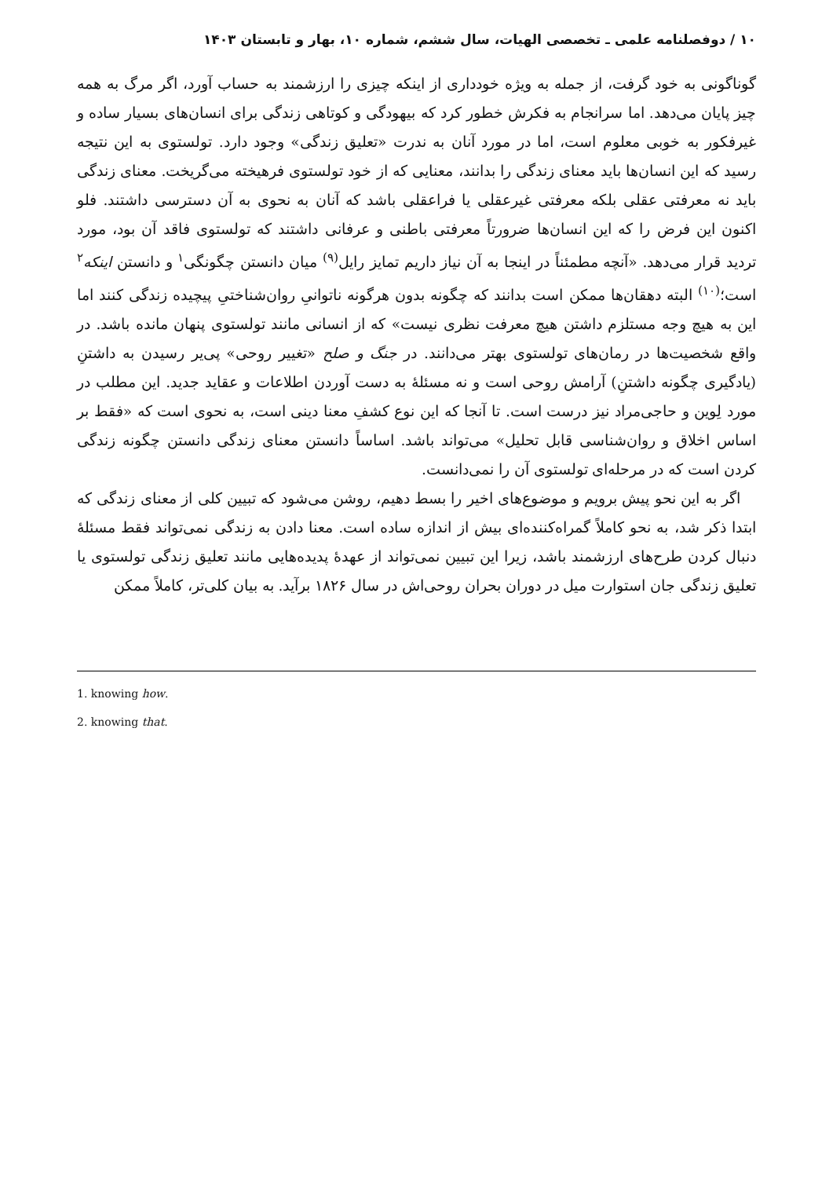۱۰ / دوفصلنامه علمی ـ تخصصی الهیات، سال ششم، شماره ۱۰، بهار و تابستان ۱۴۰۳
گوناگونی به خود گرفت، از جمله به ویژه خودداری از اینکه چیزی را ارزشمند به حساب آورد، اگر مرگ به همه چیز پایان می‌دهد. اما سرانجام به فکرش خطور کرد که بیهودگی و کوتاهی زندگی برای انسان‌های بسیار ساده و غیرفکور به خوبی معلوم است، اما در مورد آنان به ندرت «تعلیق زندگی» وجود دارد. تولستوی به این نتیجه رسید که این انسان‌ها باید معنای زندگی را بدانند، معنایی که از خود تولستوی فرهیخته می‌گریخت. معنای زندگی باید نه معرفتی عقلی بلکه معرفتی غیرعقلی یا فراعقلی باشد که آنان به نحوی به آن دسترسی داشتند. فلو اکنون این فرض را که این انسان‌ها ضرورتاً معرفتی باطنی و عرفانی داشتند که تولستوی فاقد آن بود، مورد تردید قرار می‌دهد. «آنچه مطمئناً در اینجا به آن نیاز داریم تمایز رایل<sup>(۹)</sup> میان دانستن چگونگی<sup>۱</sup> و دانستن اینکه<sup>۲</sup> است؛<sup>(۱۰)</sup> البته دهقان‌ها ممکن است بدانند که چگونه بدون هرگونه ناتوانیِ روان‌شناختیِ پیچیده زندگی کنند اما این به هیچ وجه مستلزم داشتن هیچ معرفت نظری نیست» که از انسانی مانند تولستوی پنهان مانده باشد. در واقع شخصیت‌ها در رمان‌های تولستوی بهتر می‌دانند. در جنگ و صلح «تغییر روحی» پی‌یر رسیدن به داشتنِ (یادگیری چگونه داشتنِ) آرامش روحی است و نه مسئلهٔ به دست آوردن اطلاعات و عقاید جدید. این مطلب در مورد لِوین و حاجی‌مراد نیز درست است. تا آنجا که این نوع کشفِ معنا دینی است، به نحوی است که «فقط بر اساس اخلاق و روان‌شناسی قابل تحلیل» می‌تواند باشد. اساساً دانستن معنای زندگی دانستن چگونه زندگی کردن است که در مرحله‌ای تولستوی آن را نمی‌دانست.
اگر به این نحو پیش برویم و موضوع‌های اخیر را بسط دهیم، روشن می‌شود که تبیین کلی از معنای زندگی که ابتدا ذکر شد، به نحو کاملاً گمراه‌کننده‌ای بیش از اندازه ساده است. معنا دادن به زندگی نمی‌تواند فقط مسئلهٔ دنبال کردن طرح‌های ارزشمند باشد، زیرا این تبیین نمی‌تواند از عهدهٔ پدیده‌هایی مانند تعلیق زندگی تولستوی یا تعلیق زندگی جان استوارت میل در دوران بحران روحی‌اش در سال ۱۸۲۶ برآید. به بیان کلی‌تر، کاملاً ممکن
1. knowing how.
2. knowing that.